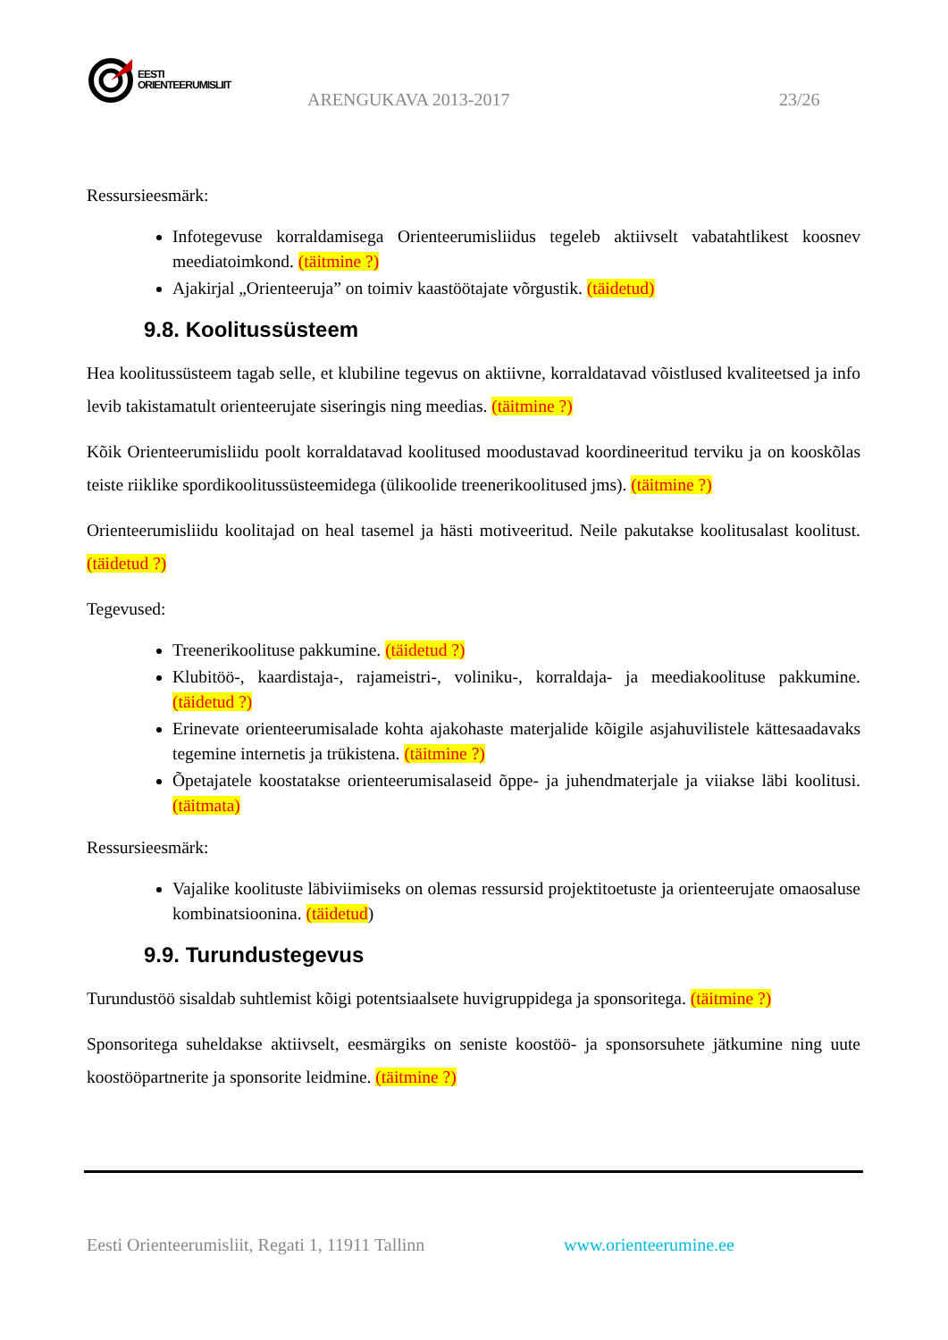EESTI
ORIENTEERUMISLIIT
ARENGUKAVA 2013-2017 23/26
Ressursieesmärk:
Infotegevuse korraldamisega Orienteerumisliidus tegeleb aktiivselt vabatahtlikest koosnev meediatoimkond. (täitmine ?)
Ajakirjal „Orienteeruja” on toimiv kaastöötajate võrgustik. (täidetud)
9.8. Koolitussüsteem
Hea koolitussüsteem tagab selle, et klubiline tegevus on aktiivne, korraldatavad võistlused kvaliteetsed ja info levib takistamatult orienteerujate siseringis ning meedias. (täitmine ?)
Kõik Orienteerumisliidu poolt korraldatavad koolitused moodustavad koordineeritud terviku ja on kooskõlas teiste riiklike spordikoolitussüsteemidega (ülikoolide treenerikoolitused jms). (täitmine ?)
Orienteerumisliidu koolitajad on heal tasemel ja hästi motiveeritud. Neile pakutakse koolitusalast koolitust. (täidetud ?)
Tegevused:
Treenerikoolituse pakkumine. (täidetud ?)
Klubitöö-, kaardistaja-, rajameistri-, voliniku-, korraldaja- ja meediakoolituse pakkumine. (täidetud ?)
Erinevate orienteerumisalade kohta ajakohaste materjalide kõigile asjahuvilistele kättesaadavaks tegemine internetis ja trükistena. (täitmine ?)
Õpetajatele koostatakse orienteerumisalaseid õppe- ja juhendmaterjale ja viiakse läbi koolitusi. (täitmata)
Ressursieesmärk:
Vajalike koolituste läbiviimiseks on olemas ressursid projektitoetuste ja orienteerujate omaosaluse kombinatsioonina. (täidetud)
9.9. Turundustegevus
Turundustöö sisaldab suhtlemist kõigi potentsiaalsete huvigruppidega ja sponsoritega. (täitmine ?)
Sponsoritega suheldakse aktiivselt, eesmärgiks on seniste koostöö- ja sponsorsuhete jätkumine ning uute koostööpartnerite ja sponsorite leidmine. (täitmine ?)
Eesti Orienteerumisliit, Regati 1, 11911 Tallinn www.orienteerumine.ee